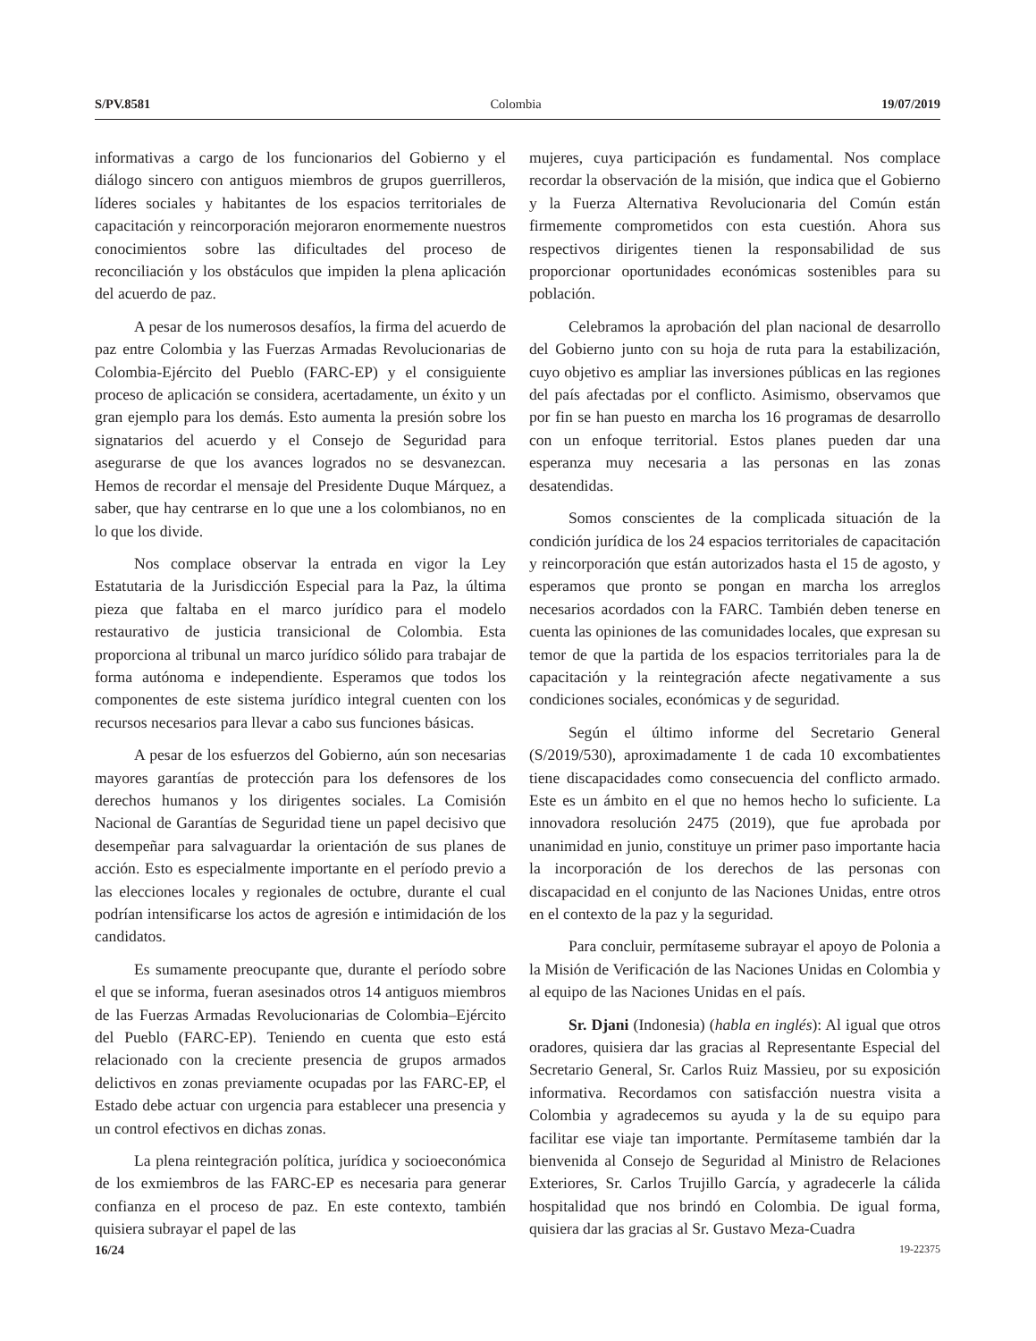S/PV.8581 Colombia 19/07/2019
informativas a cargo de los funcionarios del Gobierno y el diálogo sincero con antiguos miembros de grupos guerrilleros, líderes sociales y habitantes de los espacios territoriales de capacitación y reincorporación mejoraron enormemente nuestros conocimientos sobre las dificultades del proceso de reconciliación y los obstáculos que impiden la plena aplicación del acuerdo de paz.
A pesar de los numerosos desafíos, la firma del acuerdo de paz entre Colombia y las Fuerzas Armadas Revolucionarias de Colombia-Ejército del Pueblo (FARC-EP) y el consiguiente proceso de aplicación se considera, acertadamente, un éxito y un gran ejemplo para los demás. Esto aumenta la presión sobre los signatarios del acuerdo y el Consejo de Seguridad para asegurarse de que los avances logrados no se desvanezcan. Hemos de recordar el mensaje del Presidente Duque Márquez, a saber, que hay centrarse en lo que une a los colombianos, no en lo que los divide.
Nos complace observar la entrada en vigor la Ley Estatutaria de la Jurisdicción Especial para la Paz, la última pieza que faltaba en el marco jurídico para el modelo restaurativo de justicia transicional de Colombia. Esta proporciona al tribunal un marco jurídico sólido para trabajar de forma autónoma e independiente. Esperamos que todos los componentes de este sistema jurídico integral cuenten con los recursos necesarios para llevar a cabo sus funciones básicas.
A pesar de los esfuerzos del Gobierno, aún son necesarias mayores garantías de protección para los defensores de los derechos humanos y los dirigentes sociales. La Comisión Nacional de Garantías de Seguridad tiene un papel decisivo que desempeñar para salvaguardar la orientación de sus planes de acción. Esto es especialmente importante en el período previo a las elecciones locales y regionales de octubre, durante el cual podrían intensificarse los actos de agresión e intimidación de los candidatos.
Es sumamente preocupante que, durante el período sobre el que se informa, fueran asesinados otros 14 antiguos miembros de las Fuerzas Armadas Revolucionarias de Colombia–Ejército del Pueblo (FARC-EP). Teniendo en cuenta que esto está relacionado con la creciente presencia de grupos armados delictivos en zonas previamente ocupadas por las FARC-EP, el Estado debe actuar con urgencia para establecer una presencia y un control efectivos en dichas zonas.
La plena reintegración política, jurídica y socioeconómica de los exmiembros de las FARC-EP es necesaria para generar confianza en el proceso de paz. En este contexto, también quisiera subrayar el papel de las
mujeres, cuya participación es fundamental. Nos complace recordar la observación de la misión, que indica que el Gobierno y la Fuerza Alternativa Revolucionaria del Común están firmemente comprometidos con esta cuestión. Ahora sus respectivos dirigentes tienen la responsabilidad de sus proporcionar oportunidades económicas sostenibles para su población.
Celebramos la aprobación del plan nacional de desarrollo del Gobierno junto con su hoja de ruta para la estabilización, cuyo objetivo es ampliar las inversiones públicas en las regiones del país afectadas por el conflicto. Asimismo, observamos que por fin se han puesto en marcha los 16 programas de desarrollo con un enfoque territorial. Estos planes pueden dar una esperanza muy necesaria a las personas en las zonas desatendidas.
Somos conscientes de la complicada situación de la condición jurídica de los 24 espacios territoriales de capacitación y reincorporación que están autorizados hasta el 15 de agosto, y esperamos que pronto se pongan en marcha los arreglos necesarios acordados con la FARC. También deben tenerse en cuenta las opiniones de las comunidades locales, que expresan su temor de que la partida de los espacios territoriales para la de capacitación y la reintegración afecte negativamente a sus condiciones sociales, económicas y de seguridad.
Según el último informe del Secretario General (S/2019/530), aproximadamente 1 de cada 10 excombatientes tiene discapacidades como consecuencia del conflicto armado. Este es un ámbito en el que no hemos hecho lo suficiente. La innovadora resolución 2475 (2019), que fue aprobada por unanimidad en junio, constituye un primer paso importante hacia la incorporación de los derechos de las personas con discapacidad en el conjunto de las Naciones Unidas, entre otros en el contexto de la paz y la seguridad.
Para concluir, permítaseme subrayar el apoyo de Polonia a la Misión de Verificación de las Naciones Unidas en Colombia y al equipo de las Naciones Unidas en el país.
Sr. Djani (Indonesia) (habla en inglés): Al igual que otros oradores, quisiera dar las gracias al Representante Especial del Secretario General, Sr. Carlos Ruiz Massieu, por su exposición informativa. Recordamos con satisfacción nuestra visita a Colombia y agradecemos su ayuda y la de su equipo para facilitar ese viaje tan importante. Permítaseme también dar la bienvenida al Consejo de Seguridad al Ministro de Relaciones Exteriores, Sr. Carlos Trujillo García, y agradecerle la cálida hospitalidad que nos brindó en Colombia. De igual forma, quisiera dar las gracias al Sr. Gustavo Meza-Cuadra
16/24 19-22375